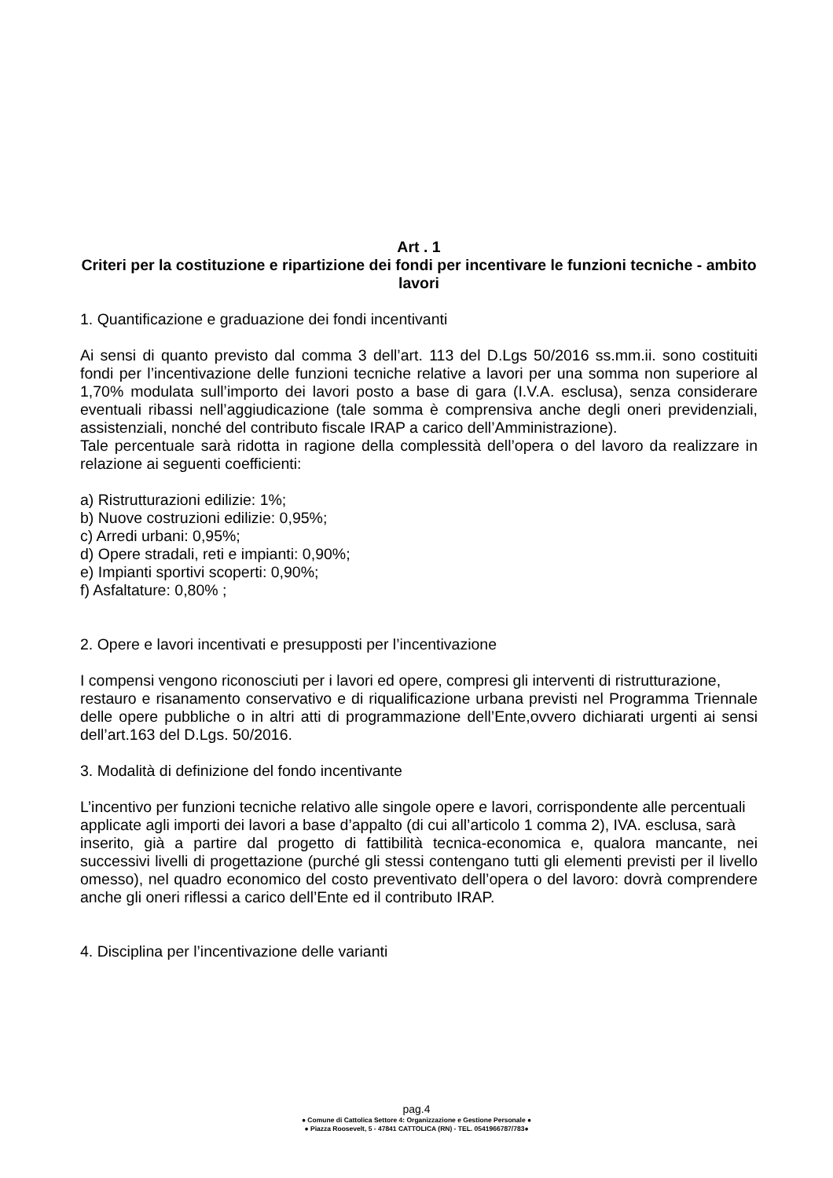Art . 1
Criteri per la costituzione e ripartizione dei fondi per incentivare le funzioni tecniche - ambito lavori
1. Quantificazione e graduazione dei fondi incentivanti
Ai sensi di quanto previsto dal comma 3 dell’art. 113 del D.Lgs 50/2016 ss.mm.ii. sono costituiti fondi per l’incentivazione delle funzioni tecniche relative a lavori per una somma non superiore al 1,70% modulata sull’importo dei lavori posto a base di gara (I.V.A. esclusa), senza considerare eventuali ribassi nell’aggiudicazione (tale somma è comprensiva anche degli oneri previdenziali, assistenziali, nonché del contributo fiscale IRAP a carico dell’Amministrazione).
Tale percentuale sarà ridotta in ragione della complessità dell’opera o del lavoro da realizzare in relazione ai seguenti coefficienti:
a) Ristrutturazioni edilizie: 1%;
b) Nuove costruzioni edilizie: 0,95%;
c) Arredi urbani: 0,95%;
d) Opere stradali, reti e impianti: 0,90%;
e) Impianti sportivi scoperti: 0,90%;
f) Asfaltature: 0,80% ;
2. Opere e lavori incentivati e presupposti per l’incentivazione
I compensi vengono riconosciuti per i lavori ed opere, compresi gli interventi di ristrutturazione,
restauro e risanamento conservativo e di riqualificazione urbana previsti nel Programma Triennale delle opere pubbliche o in altri atti di programmazione dell’Ente,ovvero dichiarati urgenti ai sensi dell’art.163 del D.Lgs. 50/2016.
3. Modalità di definizione del fondo incentivante
L’incentivo per funzioni tecniche relativo alle singole opere e lavori, corrispondente alle percentuali
applicate agli importi dei lavori a base d’appalto (di cui all’articolo 1 comma 2), IVA. esclusa, sarà
inserito, già a partire dal progetto di fattibilità tecnica-economica e, qualora mancante, nei successivi livelli di progettazione (purché gli stessi contengano tutti gli elementi previsti per il livello omesso), nel quadro economico del costo preventivato dell’opera o del lavoro: dovrà comprendere anche gli oneri riflessi a carico dell’Ente ed il contributo IRAP.
4. Disciplina per l’incentivazione delle varianti
pag.4
● Comune di Cattolica Settore 4: Organizzazione e Gestione Personale ●
● Piazza Roosevelt, 5 - 47841 CATTOLICA (RN) - TEL. 0541966787/783●